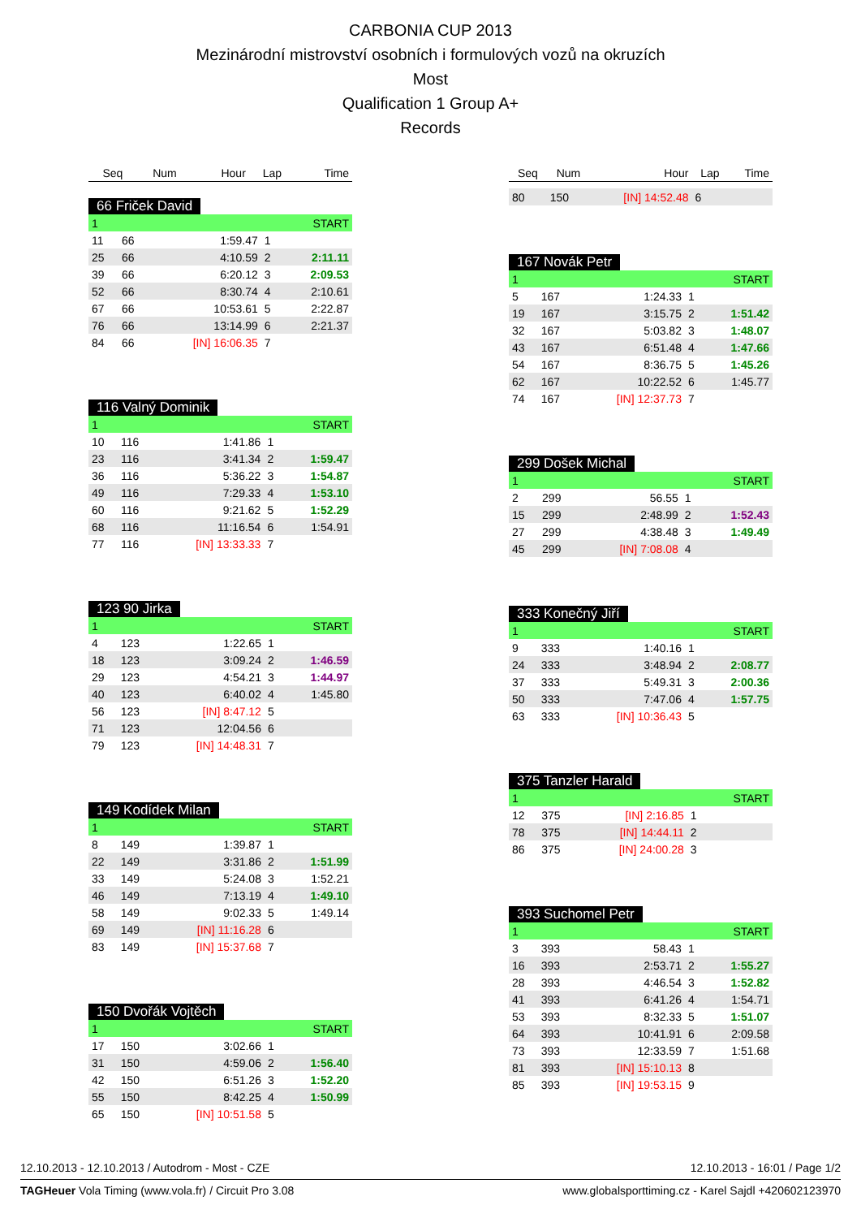CARBONIA CUP 2013
Mezinárodní mistrovství osobních i formulových vozů na okruzích
Most
Qualification 1 Group A+
Records
| Seq | Num | Hour | Lap | Time |
| --- | --- | --- | --- | --- |
66 Friček David
| 1 | | | | START |
| 11 | 66 | 1:59.47 | 1 | |
| 25 | 66 | 4:10.59 | 2 | 2:11.11 |
| 39 | 66 | 6:20.12 | 3 | 2:09.53 |
| 52 | 66 | 8:30.74 | 4 | 2:10.61 |
| 67 | 66 | 10:53.61 | 5 | 2:22.87 |
| 76 | 66 | 13:14.99 | 6 | 2:21.37 |
| 84 | 66 | [IN] 16:06.35 | 7 | |
116 Valný Dominik
| 1 | | | | START |
| 10 | 116 | 1:41.86 | 1 | |
| 23 | 116 | 3:41.34 | 2 | 1:59.47 |
| 36 | 116 | 5:36.22 | 3 | 1:54.87 |
| 49 | 116 | 7:29.33 | 4 | 1:53.10 |
| 60 | 116 | 9:21.62 | 5 | 1:52.29 |
| 68 | 116 | 11:16.54 | 6 | 1:54.91 |
| 77 | 116 | [IN] 13:33.33 | 7 | |
123 90 Jirka
| 1 | | | | START |
| 4 | 123 | 1:22.65 | 1 | |
| 18 | 123 | 3:09.24 | 2 | 1:46.59 |
| 29 | 123 | 4:54.21 | 3 | 1:44.97 |
| 40 | 123 | 6:40.02 | 4 | 1:45.80 |
| 56 | 123 | [IN] 8:47.12 | 5 | |
| 71 | 123 | 12:04.56 | 6 | |
| 79 | 123 | [IN] 14:48.31 | 7 | |
149 Kodídek Milan
| 1 | | | | START |
| 8 | 149 | 1:39.87 | 1 | |
| 22 | 149 | 3:31.86 | 2 | 1:51.99 |
| 33 | 149 | 5:24.08 | 3 | 1:52.21 |
| 46 | 149 | 7:13.19 | 4 | 1:49.10 |
| 58 | 149 | 9:02.33 | 5 | 1:49.14 |
| 69 | 149 | [IN] 11:16.28 | 6 | |
| 83 | 149 | [IN] 15:37.68 | 7 | |
150 Dvořák Vojtěch
| 1 | | | | START |
| 17 | 150 | 3:02.66 | 1 | |
| 31 | 150 | 4:59.06 | 2 | 1:56.40 |
| 42 | 150 | 6:51.26 | 3 | 1:52.20 |
| 55 | 150 | 8:42.25 | 4 | 1:50.99 |
| 65 | 150 | [IN] 10:51.58 | 5 | |
| Seq | Num | Hour | Lap | Time |
| --- | --- | --- | --- | --- |
| 80 | 150 | [IN] 14:52.48 | 6 | |
167 Novák Petr
| 1 | | | | START |
| 5 | 167 | 1:24.33 | 1 | |
| 19 | 167 | 3:15.75 | 2 | 1:51.42 |
| 32 | 167 | 5:03.82 | 3 | 1:48.07 |
| 43 | 167 | 6:51.48 | 4 | 1:47.66 |
| 54 | 167 | 8:36.75 | 5 | 1:45.26 |
| 62 | 167 | 10:22.52 | 6 | 1:45.77 |
| 74 | 167 | [IN] 12:37.73 | 7 | |
299 Došek Michal
| 1 | | | | START |
| 2 | 299 | 56.55 | 1 | |
| 15 | 299 | 2:48.99 | 2 | 1:52.43 |
| 27 | 299 | 4:38.48 | 3 | 1:49.49 |
| 45 | 299 | [IN] 7:08.08 | 4 | |
333 Konečný Jiří
| 1 | | | | START |
| 9 | 333 | 1:40.16 | 1 | |
| 24 | 333 | 3:48.94 | 2 | 2:08.77 |
| 37 | 333 | 5:49.31 | 3 | 2:00.36 |
| 50 | 333 | 7:47.06 | 4 | 1:57.75 |
| 63 | 333 | [IN] 10:36.43 | 5 | |
375 Tanzler Harald
| 1 | | | | START |
| 12 | 375 | [IN] 2:16.85 | 1 | |
| 78 | 375 | [IN] 14:44.11 | 2 | |
| 86 | 375 | [IN] 24:00.28 | 3 | |
393 Suchomel Petr
| 1 | | | | START |
| 3 | 393 | 58.43 | 1 | |
| 16 | 393 | 2:53.71 | 2 | 1:55.27 |
| 28 | 393 | 4:46.54 | 3 | 1:52.82 |
| 41 | 393 | 6:41.26 | 4 | 1:54.71 |
| 53 | 393 | 8:32.33 | 5 | 1:51.07 |
| 64 | 393 | 10:41.91 | 6 | 2:09.58 |
| 73 | 393 | 12:33.59 | 7 | 1:51.68 |
| 81 | 393 | [IN] 15:10.13 | 8 | |
| 85 | 393 | [IN] 19:53.15 | 9 | |
12.10.2013 - 12.10.2013 / Autodrom - Most - CZE 12.10.2013 - 16:01 / Page 1/2
TAGHeuer Vola Timing (www.vola.fr) / Circuit Pro 3.08 www.globalsporttiming.cz - Karel Sajdl +420602123970